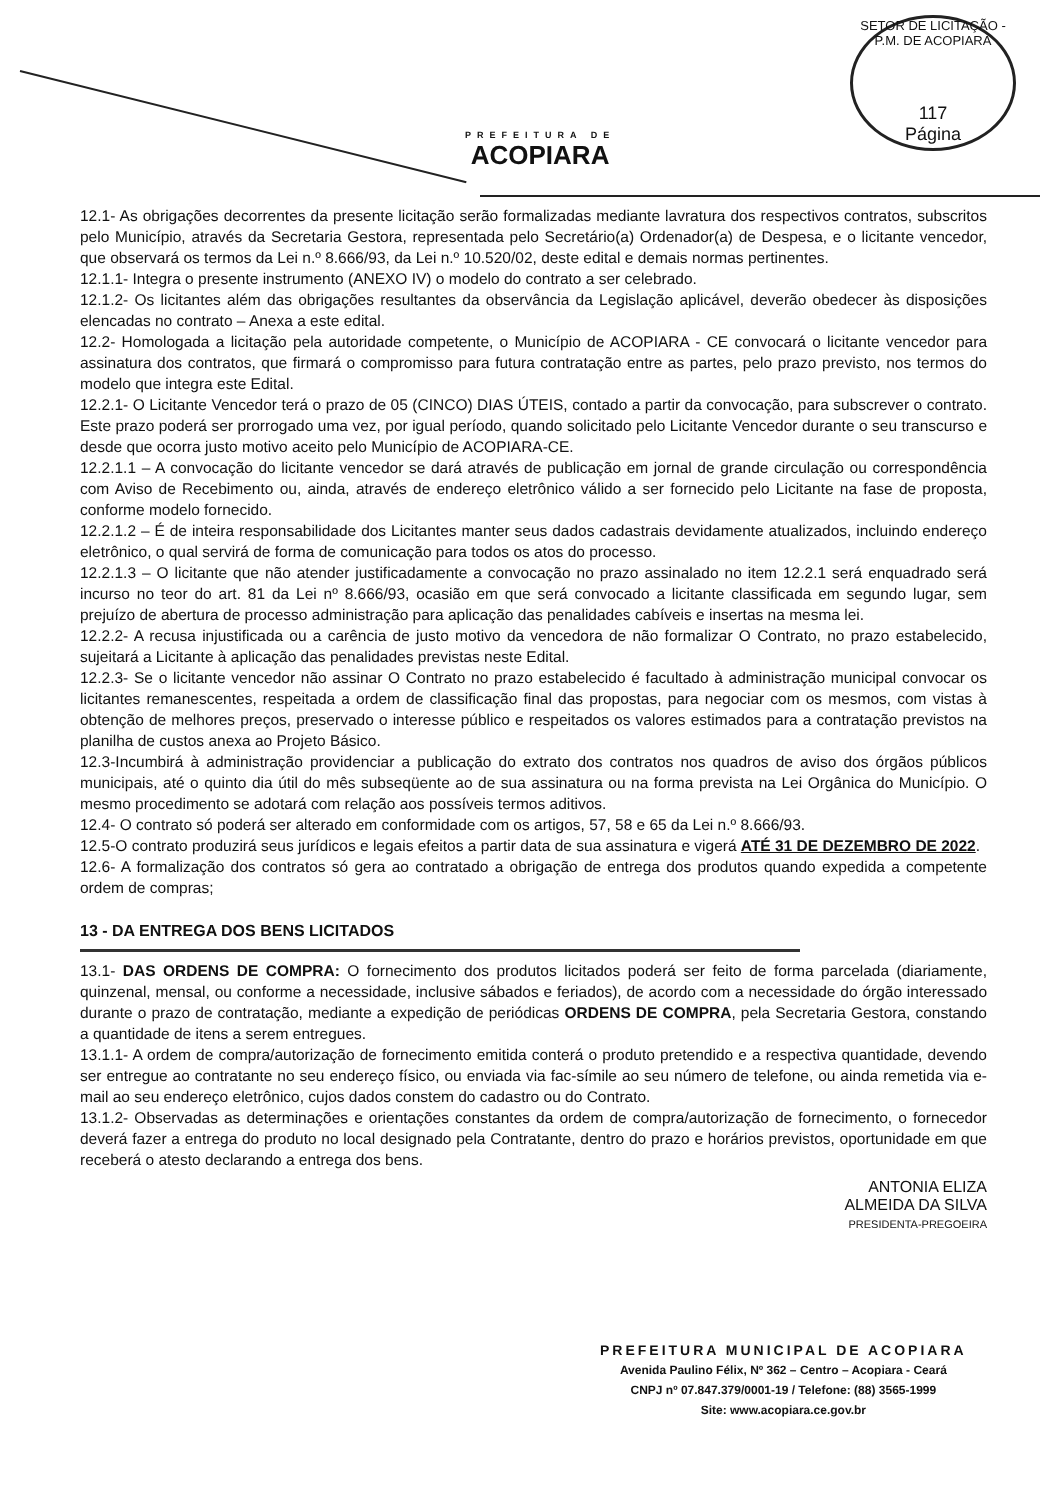PREFEITURA DE
ACOPIARA
SETOR DE LICITAÇÃO - P.M. DE ACOPIARA
117
Página
12.1- As obrigações decorrentes da presente licitação serão formalizadas mediante lavratura dos respectivos contratos, subscritos pelo Município, através da Secretaria Gestora, representada pelo Secretário(a) Ordenador(a) de Despesa, e o licitante vencedor, que observará os termos da Lei n.º 8.666/93, da Lei n.º 10.520/02, deste edital e demais normas pertinentes.
12.1.1- Integra o presente instrumento (ANEXO IV) o modelo do contrato a ser celebrado.
12.1.2- Os licitantes além das obrigações resultantes da observância da Legislação aplicável, deverão obedecer às disposições elencadas no contrato – Anexa a este edital.
12.2- Homologada a licitação pela autoridade competente, o Município de ACOPIARA - CE convocará o licitante vencedor para assinatura dos contratos, que firmará o compromisso para futura contratação entre as partes, pelo prazo previsto, nos termos do modelo que integra este Edital.
12.2.1- O Licitante Vencedor terá o prazo de 05 (CINCO) DIAS ÚTEIS, contado a partir da convocação, para subscrever o contrato. Este prazo poderá ser prorrogado uma vez, por igual período, quando solicitado pelo Licitante Vencedor durante o seu transcurso e desde que ocorra justo motivo aceito pelo Município de ACOPIARA-CE.
12.2.1.1 – A convocação do licitante vencedor se dará através de publicação em jornal de grande circulação ou correspondência com Aviso de Recebimento ou, ainda, através de endereço eletrônico válido a ser fornecido pelo Licitante na fase de proposta, conforme modelo fornecido.
12.2.1.2 – É de inteira responsabilidade dos Licitantes manter seus dados cadastrais devidamente atualizados, incluindo endereço eletrônico, o qual servirá de forma de comunicação para todos os atos do processo.
12.2.1.3 – O licitante que não atender justificadamente a convocação no prazo assinalado no item 12.2.1 será enquadrado será incurso no teor do art. 81 da Lei nº 8.666/93, ocasião em que será convocado a licitante classificada em segundo lugar, sem prejuízo de abertura de processo administração para aplicação das penalidades cabíveis e insertas na mesma lei.
12.2.2- A recusa injustificada ou a carência de justo motivo da vencedora de não formalizar O Contrato, no prazo estabelecido, sujeitará a Licitante à aplicação das penalidades previstas neste Edital.
12.2.3- Se o licitante vencedor não assinar O Contrato no prazo estabelecido é facultado à administração municipal convocar os licitantes remanescentes, respeitada a ordem de classificação final das propostas, para negociar com os mesmos, com vistas à obtenção de melhores preços, preservado o interesse público e respeitados os valores estimados para a contratação previstos na planilha de custos anexa ao Projeto Básico.
12.3-Incumbirá à administração providenciar a publicação do extrato dos contratos nos quadros de aviso dos órgãos públicos municipais, até o quinto dia útil do mês subseqüente ao de sua assinatura ou na forma prevista na Lei Orgânica do Município. O mesmo procedimento se adotará com relação aos possíveis termos aditivos.
12.4- O contrato só poderá ser alterado em conformidade com os artigos, 57, 58 e 65 da Lei n.º 8.666/93.
12.5-O contrato produzirá seus jurídicos e legais efeitos a partir data de sua assinatura e vigerá ATÉ 31 DE DEZEMBRO DE 2022.
12.6- A formalização dos contratos só gera ao contratado a obrigação de entrega dos produtos quando expedida a competente ordem de compras;
13 - DA ENTREGA DOS BENS LICITADOS
13.1- DAS ORDENS DE COMPRA: O fornecimento dos produtos licitados poderá ser feito de forma parcelada (diariamente, quinzenal, mensal, ou conforme a necessidade, inclusive sábados e feriados), de acordo com a necessidade do órgão interessado durante o prazo de contratação, mediante a expedição de periódicas ORDENS DE COMPRA, pela Secretaria Gestora, constando a quantidade de itens a serem entregues.
13.1.1- A ordem de compra/autorização de fornecimento emitida conterá o produto pretendido e a respectiva quantidade, devendo ser entregue ao contratante no seu endereço físico, ou enviada via fac-símile ao seu número de telefone, ou ainda remetida via e-mail ao seu endereço eletrônico, cujos dados constem do cadastro ou do Contrato.
13.1.2- Observadas as determinações e orientações constantes da ordem de compra/autorização de fornecimento, o fornecedor deverá fazer a entrega do produto no local designado pela Contratante, dentro do prazo e horários previstos, oportunidade em que receberá o atesto declarando a entrega dos bens.
ANTONIA ELIZA
ALMEIDA DA SILVA
PRESIDENTA-PREGOEIRA
PREFEITURA MUNICIPAL DE ACOPIARA
Avenida Paulino Félix, Nº 362 – Centro – Acopiara - Ceará
CNPJ nº 07.847.379/0001-19 / Telefone: (88) 3565-1999
Site: www.acopiara.ce.gov.br